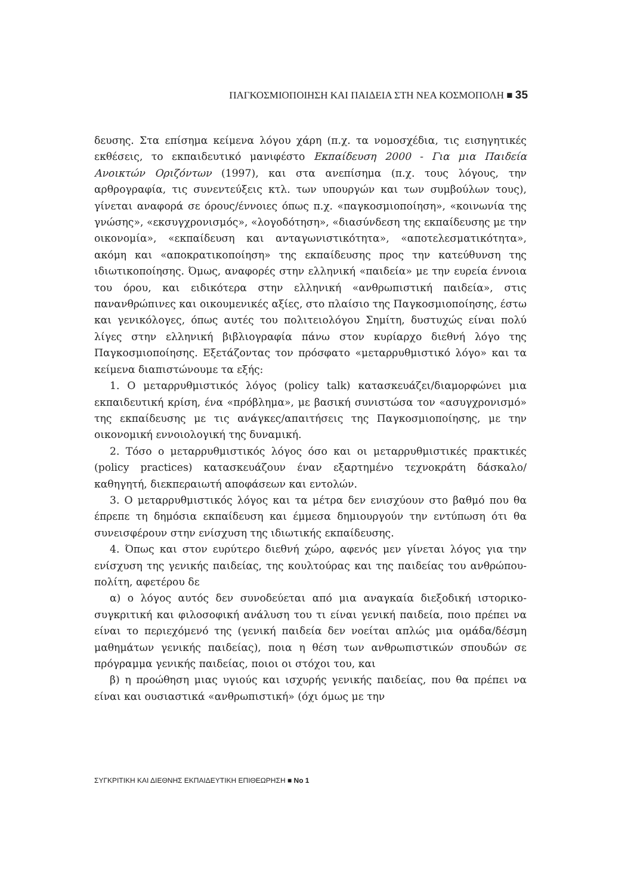ΠΑΓΚΟΣΜΙΟΠΟΙΗΣΗ ΚΑΙ ΠΑΙΔΕΙΑ ΣΤΗ ΝΕΑ ΚΟΣΜΟΠΟΛΗ ■ 35
δευσης. Στα επίσημα κείμενα λόγου χάρη (π.χ. τα νομοσχέδια, τις εισηγητικές εκθέσεις, το εκπαιδευτικό μανιφέστο Εκπαίδευση 2000 - Για μια Παιδεία Ανοικτών Οριζόντων (1997), και στα ανεπίσημα (π.χ. τους λόγους, την αρθρογραφία, τις συνεντεύξεις κτλ. των υπουργών και των συμβούλων τους), γίνεται αναφορά σε όρους/έννοιες όπως π.χ. «παγκοσμιοποίηση», «κοινωνία της γνώσης», «εκσυγχρονισμός», «λογοδότηση», «διασύνδεση της εκπαίδευσης με την οικονομία», «εκπαίδευση και ανταγωνιστικότητα», «αποτελεσματικότητα», ακόμη και «αποκρατικοποίηση» της εκπαίδευσης προς την κατεύθυνση της ιδιωτικοποίησης. Όμως, αναφορές στην ελληνική «παιδεία» με την ευρεία έννοια του όρου, και ειδικότερα στην ελληνική «ανθρωπιστική παιδεία», στις πανανθρώπινες και οικουμενικές αξίες, στο πλαίσιο της Παγκοσμιοποίησης, έστω και γενικόλογες, όπως αυτές του πολιτειολόγου Σημίτη, δυστυχώς είναι πολύ λίγες στην ελληνική βιβλιογραφία πάνω στον κυρίαρχο διεθνή λόγο της Παγκοσμιοποίησης. Εξετάζοντας τον πρόσφατο «μεταρρυθμιστικό λόγο» και τα κείμενα διαπιστώνουμε τα εξής:
1. Ο μεταρρυθμιστικός λόγος (policy talk) κατασκευάζει/διαμορφώνει μια εκπαιδευτική κρίση, ένα «πρόβλημα», με βασική συνιστώσα τον «ασυγχρονισμό» της εκπαίδευσης με τις ανάγκες/απαιτήσεις της Παγκοσμιοποίησης, με την οικονομική εννοιολογική της δυναμική.
2. Τόσο ο μεταρρυθμιστικός λόγος όσο και οι μεταρρυθμιστικές πρακτικές (policy practices) κατασκευάζουν έναν εξαρτημένο τεχνοκράτη δάσκαλο/καθηγητή, διεκπεραιωτή αποφάσεων και εντολών.
3. Ο μεταρρυθμιστικός λόγος και τα μέτρα δεν ενισχύουν στο βαθμό που θα έπρεπε τη δημόσια εκπαίδευση και έμμεσα δημιουργούν την εντύπωση ότι θα συνεισφέρουν στην ενίσχυση της ιδιωτικής εκπαίδευσης.
4. Όπως και στον ευρύτερο διεθνή χώρο, αφενός μεν γίνεται λόγος για την ενίσχυση της γενικής παιδείας, της κουλτούρας και της παιδείας του ανθρώπου-πολίτη, αφετέρου δε
α) ο λόγος αυτός δεν συνοδεύεται από μια αναγκαία διεξοδική ιστορικο-συγκριτική και φιλοσοφική ανάλυση του τι είναι γενική παιδεία, ποιο πρέπει να είναι το περιεχόμενό της (γενική παιδεία δεν νοείται απλώς μια ομάδα/δέσμη μαθημάτων γενικής παιδείας), ποια η θέση των ανθρωπιστικών σπουδών σε πρόγραμμα γενικής παιδείας, ποιοι οι στόχοι του, και
β) η προώθηση μιας υγιούς και ισχυρής γενικής παιδείας, που θα πρέπει να είναι και ουσιαστικά «ανθρωπιστική» (όχι όμως με την
ΣΥΓΚΡΙΤΙΚΗ ΚΑΙ ΔΙΕΘΝΗΣ ΕΚΠΑΙΔΕΥΤΙΚΗ ΕΠΙΘΕΩΡΗΣΗ ■ No 1